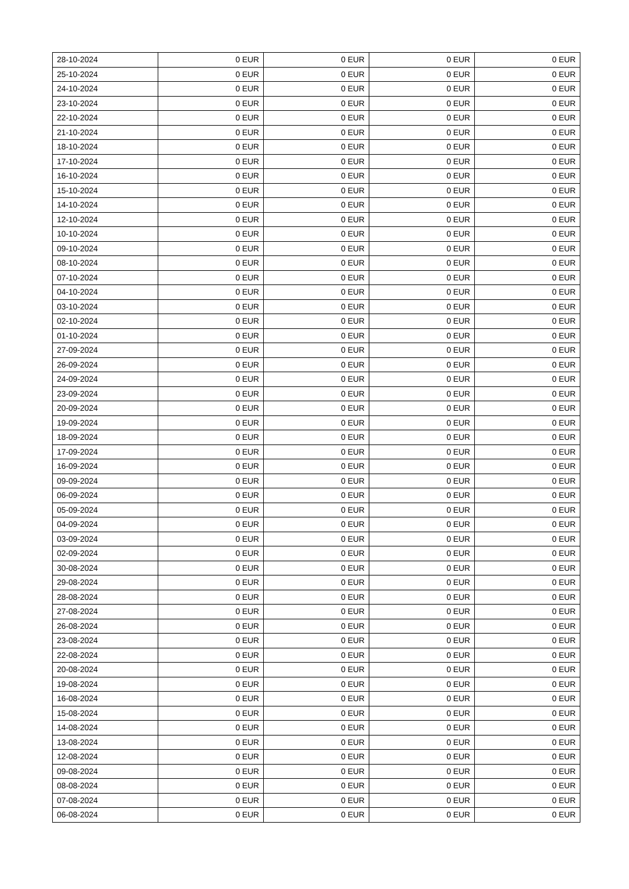| 28-10-2024 | 0 EUR | 0 EUR | 0 EUR | 0 EUR |
| 25-10-2024 | 0 EUR | 0 EUR | 0 EUR | 0 EUR |
| 24-10-2024 | 0 EUR | 0 EUR | 0 EUR | 0 EUR |
| 23-10-2024 | 0 EUR | 0 EUR | 0 EUR | 0 EUR |
| 22-10-2024 | 0 EUR | 0 EUR | 0 EUR | 0 EUR |
| 21-10-2024 | 0 EUR | 0 EUR | 0 EUR | 0 EUR |
| 18-10-2024 | 0 EUR | 0 EUR | 0 EUR | 0 EUR |
| 17-10-2024 | 0 EUR | 0 EUR | 0 EUR | 0 EUR |
| 16-10-2024 | 0 EUR | 0 EUR | 0 EUR | 0 EUR |
| 15-10-2024 | 0 EUR | 0 EUR | 0 EUR | 0 EUR |
| 14-10-2024 | 0 EUR | 0 EUR | 0 EUR | 0 EUR |
| 12-10-2024 | 0 EUR | 0 EUR | 0 EUR | 0 EUR |
| 10-10-2024 | 0 EUR | 0 EUR | 0 EUR | 0 EUR |
| 09-10-2024 | 0 EUR | 0 EUR | 0 EUR | 0 EUR |
| 08-10-2024 | 0 EUR | 0 EUR | 0 EUR | 0 EUR |
| 07-10-2024 | 0 EUR | 0 EUR | 0 EUR | 0 EUR |
| 04-10-2024 | 0 EUR | 0 EUR | 0 EUR | 0 EUR |
| 03-10-2024 | 0 EUR | 0 EUR | 0 EUR | 0 EUR |
| 02-10-2024 | 0 EUR | 0 EUR | 0 EUR | 0 EUR |
| 01-10-2024 | 0 EUR | 0 EUR | 0 EUR | 0 EUR |
| 27-09-2024 | 0 EUR | 0 EUR | 0 EUR | 0 EUR |
| 26-09-2024 | 0 EUR | 0 EUR | 0 EUR | 0 EUR |
| 24-09-2024 | 0 EUR | 0 EUR | 0 EUR | 0 EUR |
| 23-09-2024 | 0 EUR | 0 EUR | 0 EUR | 0 EUR |
| 20-09-2024 | 0 EUR | 0 EUR | 0 EUR | 0 EUR |
| 19-09-2024 | 0 EUR | 0 EUR | 0 EUR | 0 EUR |
| 18-09-2024 | 0 EUR | 0 EUR | 0 EUR | 0 EUR |
| 17-09-2024 | 0 EUR | 0 EUR | 0 EUR | 0 EUR |
| 16-09-2024 | 0 EUR | 0 EUR | 0 EUR | 0 EUR |
| 09-09-2024 | 0 EUR | 0 EUR | 0 EUR | 0 EUR |
| 06-09-2024 | 0 EUR | 0 EUR | 0 EUR | 0 EUR |
| 05-09-2024 | 0 EUR | 0 EUR | 0 EUR | 0 EUR |
| 04-09-2024 | 0 EUR | 0 EUR | 0 EUR | 0 EUR |
| 03-09-2024 | 0 EUR | 0 EUR | 0 EUR | 0 EUR |
| 02-09-2024 | 0 EUR | 0 EUR | 0 EUR | 0 EUR |
| 30-08-2024 | 0 EUR | 0 EUR | 0 EUR | 0 EUR |
| 29-08-2024 | 0 EUR | 0 EUR | 0 EUR | 0 EUR |
| 28-08-2024 | 0 EUR | 0 EUR | 0 EUR | 0 EUR |
| 27-08-2024 | 0 EUR | 0 EUR | 0 EUR | 0 EUR |
| 26-08-2024 | 0 EUR | 0 EUR | 0 EUR | 0 EUR |
| 23-08-2024 | 0 EUR | 0 EUR | 0 EUR | 0 EUR |
| 22-08-2024 | 0 EUR | 0 EUR | 0 EUR | 0 EUR |
| 20-08-2024 | 0 EUR | 0 EUR | 0 EUR | 0 EUR |
| 19-08-2024 | 0 EUR | 0 EUR | 0 EUR | 0 EUR |
| 16-08-2024 | 0 EUR | 0 EUR | 0 EUR | 0 EUR |
| 15-08-2024 | 0 EUR | 0 EUR | 0 EUR | 0 EUR |
| 14-08-2024 | 0 EUR | 0 EUR | 0 EUR | 0 EUR |
| 13-08-2024 | 0 EUR | 0 EUR | 0 EUR | 0 EUR |
| 12-08-2024 | 0 EUR | 0 EUR | 0 EUR | 0 EUR |
| 09-08-2024 | 0 EUR | 0 EUR | 0 EUR | 0 EUR |
| 08-08-2024 | 0 EUR | 0 EUR | 0 EUR | 0 EUR |
| 07-08-2024 | 0 EUR | 0 EUR | 0 EUR | 0 EUR |
| 06-08-2024 | 0 EUR | 0 EUR | 0 EUR | 0 EUR |